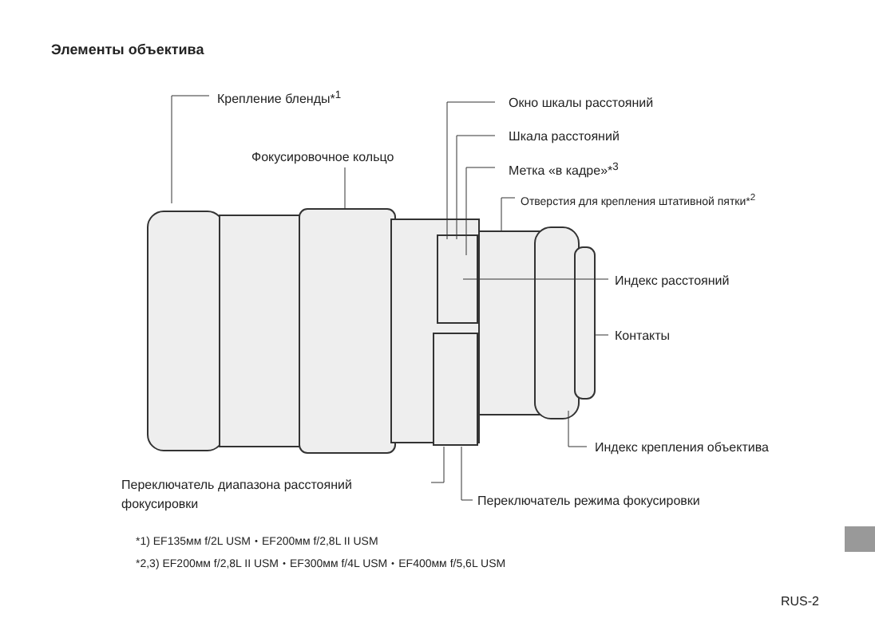Элементы объектива
Крепление бленды*<sup>1</sup>
Фокусировочное кольцо
Окно шкалы расстояний
Шкала расстояний
Метка «в кадре»*<sup>3</sup>
Отверстия для крепления штативной пятки*<sup>2</sup>
Индекс расстояний
Контакты
Индекс крепления объектива
Переключатель диапазона расстояний
фокусировки
Переключатель режима фокусировки
*1) EF135мм f/2L USM・EF200мм f/2,8L II USM
*2,3) EF200мм f/2,8L II USM・EF300мм f/4L USM・EF400мм f/5,6L USM
RUS-2